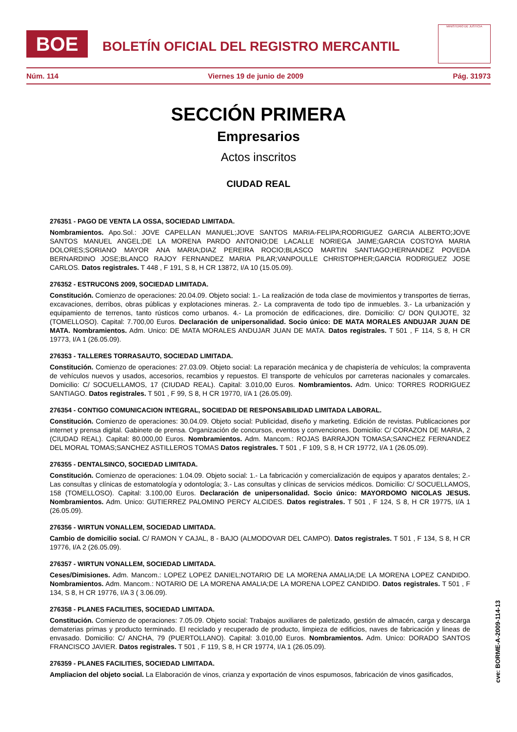BOE
BOLETÍN OFICIAL DEL REGISTRO MERCANTIL
MINISTERIO DE JUSTICIA
Núm. 114 Viernes 19 de junio de 2009 Pág. 31973
SECCIÓN PRIMERA
Empresarios
Actos inscritos
CIUDAD REAL
276351 - PAGO DE VENTA LA OSSA, SOCIEDAD LIMITADA.
Nombramientos. Apo.Sol.: JOVE CAPELLAN MANUEL;JOVE SANTOS MARIA-FELIPA;RODRIGUEZ GARCIA ALBERTO;JOVE SANTOS MANUEL ANGEL;DE LA MORENA PARDO ANTONIO;DE LACALLE NORIEGA JAIME;GARCIA COSTOYA MARIA DOLORES;SORIANO MAYOR ANA MARIA;DIAZ PEREIRA ROCIO;BLASCO MARTIN SANTIAGO;HERNANDEZ POVEDA BERNARDINO JOSE;BLANCO RAJOY FERNANDEZ MARIA PILAR;VANPOULLE CHRISTOPHER;GARCIA RODRIGUEZ JOSE CARLOS. Datos registrales. T 448 , F 191, S 8, H CR 13872, I/A 10 (15.05.09).
276352 - ESTRUCONS 2009, SOCIEDAD LIMITADA.
Constitución. Comienzo de operaciones: 20.04.09. Objeto social: 1.- La realización de toda clase de movimientos y transportes de tierras, excavaciones, derribos, obras públicas y explotaciones mineras. 2.- La compraventa de todo tipo de inmuebles. 3.- La urbanización y equipamiento de terrenos, tanto rústicos como urbanos. 4.- La promoción de edificaciones, dire. Domicilio: C/ DON QUIJOTE, 32 (TOMELLOSO). Capital: 7.700,00 Euros. Declaración de unipersonalidad. Socio único: DE MATA MORALES ANDUJAR JUAN DE MATA. Nombramientos. Adm. Unico: DE MATA MORALES ANDUJAR JUAN DE MATA. Datos registrales. T 501 , F 114, S 8, H CR 19773, I/A 1 (26.05.09).
276353 - TALLERES TORRASAUTO, SOCIEDAD LIMITADA.
Constitución. Comienzo de operaciones: 27.03.09. Objeto social: La reparación mecánica y de chapistería de vehículos; la compraventa de vehículos nuevos y usados, accesorios, recambios y repuestos. El transporte de vehículos por carreteras nacionales y comarcales. Domicilio: C/ SOCUELLAMOS, 17 (CIUDAD REAL). Capital: 3.010,00 Euros. Nombramientos. Adm. Unico: TORRES RODRIGUEZ SANTIAGO. Datos registrales. T 501 , F 99, S 8, H CR 19770, I/A 1 (26.05.09).
276354 - CONTIGO COMUNICACION INTEGRAL, SOCIEDAD DE RESPONSABILIDAD LIMITADA LABORAL.
Constitución. Comienzo de operaciones: 30.04.09. Objeto social: Publicidad, diseño y marketing. Edición de revistas. Publicaciones por internet y prensa digital. Gabinete de prensa. Organización de concursos, eventos y convenciones. Domicilio: C/ CORAZON DE MARIA, 2 (CIUDAD REAL). Capital: 80.000,00 Euros. Nombramientos. Adm. Mancom.: ROJAS BARRAJON TOMASA;SANCHEZ FERNANDEZ DEL MORAL TOMAS;SANCHEZ ASTILLEROS TOMAS Datos registrales. T 501 , F 109, S 8, H CR 19772, I/A 1 (26.05.09).
276355 - DENTALSINCO, SOCIEDAD LIMITADA.
Constitución. Comienzo de operaciones: 1.04.09. Objeto social: 1.- La fabricación y comercialización de equipos y aparatos dentales; 2.- Las consultas y clínicas de estomatología y odontología; 3.- Las consultas y clínicas de servicios médicos. Domicilio: C/ SOCUELLAMOS, 158 (TOMELLOSO). Capital: 3.100,00 Euros. Declaración de unipersonalidad. Socio único: MAYORDOMO NICOLAS JESUS. Nombramientos. Adm. Unico: GUTIERREZ PALOMINO PERCY ALCIDES. Datos registrales. T 501 , F 124, S 8, H CR 19775, I/A 1 (26.05.09).
276356 - WIRTUN VONALLEM, SOCIEDAD LIMITADA.
Cambio de domicilio social. C/ RAMON Y CAJAL, 8 - BAJO (ALMODOVAR DEL CAMPO). Datos registrales. T 501 , F 134, S 8, H CR 19776, I/A 2 (26.05.09).
276357 - WIRTUN VONALLEM, SOCIEDAD LIMITADA.
Ceses/Dimisiones. Adm. Mancom.: LOPEZ LOPEZ DANIEL;NOTARIO DE LA MORENA AMALIA;DE LA MORENA LOPEZ CANDIDO. Nombramientos. Adm. Mancom.: NOTARIO DE LA MORENA AMALIA;DE LA MORENA LOPEZ CANDIDO. Datos registrales. T 501 , F 134, S 8, H CR 19776, I/A 3 ( 3.06.09).
276358 - PLANES FACILITIES, SOCIEDAD LIMITADA.
Constitución. Comienzo de operaciones: 7.05.09. Objeto social: Trabajos auxiliares de paletizado, gestión de almacén, carga y descarga dematerias primas y producto terminado. El reciclado y recuperado de producto, limpieza de edificios, naves de fabricación y lineas de envasado. Domicilio: C/ ANCHA, 79 (PUERTOLLANO). Capital: 3.010,00 Euros. Nombramientos. Adm. Unico: DORADO SANTOS FRANCISCO JAVIER. Datos registrales. T 501 , F 119, S 8, H CR 19774, I/A 1 (26.05.09).
276359 - PLANES FACILITIES, SOCIEDAD LIMITADA.
Ampliacion del objeto social. La Elaboración de vinos, crianza y exportación de vinos espumosos, fabricación de vinos gasificados,
cve: BORME-A-2009-114-13